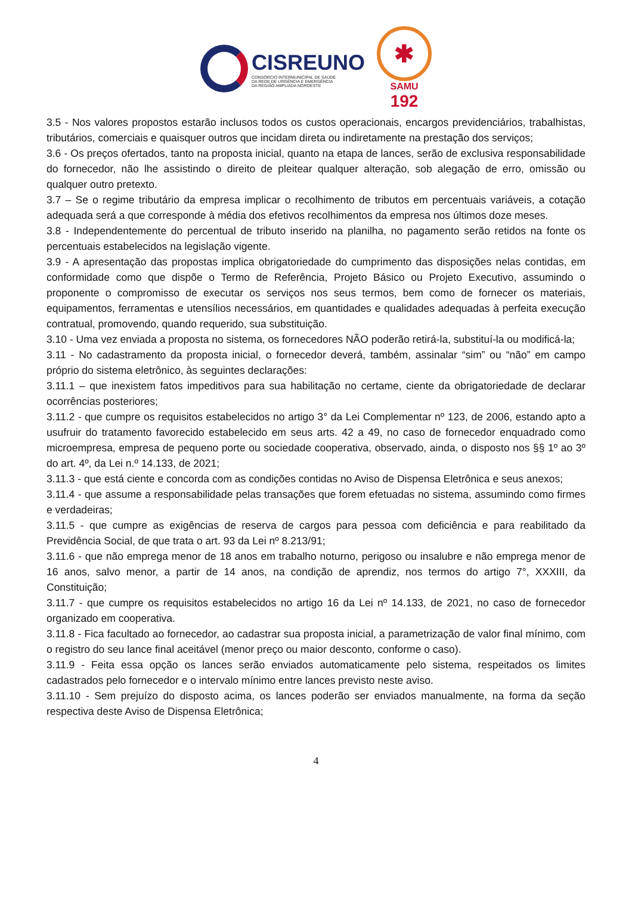CISREUNO
CONSÓRCIO INTERMUNICIPAL DE SAÚDE
DA REDE DE URGÊNCIA E EMERGÊNCIA
DA REGIÃO AMPLIADA NOROESTE
✱
SAMU
192
3.5 - Nos valores propostos estarão inclusos todos os custos operacionais, encargos previdenciários, trabalhistas, tributários, comerciais e quaisquer outros que incidam direta ou indiretamente na prestação dos serviços;
3.6 - Os preços ofertados, tanto na proposta inicial, quanto na etapa de lances, serão de exclusiva responsabilidade do fornecedor, não lhe assistindo o direito de pleitear qualquer alteração, sob alegação de erro, omissão ou qualquer outro pretexto.
3.7 – Se o regime tributário da empresa implicar o recolhimento de tributos em percentuais variáveis, a cotação adequada será a que corresponde à média dos efetivos recolhimentos da empresa nos últimos doze meses.
3.8 - Independentemente do percentual de tributo inserido na planilha, no pagamento serão retidos na fonte os percentuais estabelecidos na legislação vigente.
3.9 - A apresentação das propostas implica obrigatoriedade do cumprimento das disposições nelas contidas, em conformidade como que dispõe o Termo de Referência, Projeto Básico ou Projeto Executivo, assumindo o proponente o compromisso de executar os serviços nos seus termos, bem como de fornecer os materiais, equipamentos, ferramentas e utensílios necessários, em quantidades e qualidades adequadas à perfeita execução contratual, promovendo, quando requerido, sua substituição.
3.10 - Uma vez enviada a proposta no sistema, os fornecedores NÃO poderão retirá-la, substituí-la ou modificá-la;
3.11 - No cadastramento da proposta inicial, o fornecedor deverá, também, assinalar “sim” ou “não” em campo próprio do sistema eletrônico, às seguintes declarações:
3.11.1 – que inexistem fatos impeditivos para sua habilitação no certame, ciente da obrigatoriedade de declarar ocorrências posteriores;
3.11.2 - que cumpre os requisitos estabelecidos no artigo 3° da Lei Complementar nº 123, de 2006, estando apto a usufruir do tratamento favorecido estabelecido em seus arts. 42 a 49, no caso de fornecedor enquadrado como microempresa, empresa de pequeno porte ou sociedade cooperativa, observado, ainda, o disposto nos §§ 1º ao 3º do art. 4º, da Lei n.º 14.133, de 2021;
3.11.3 - que está ciente e concorda com as condições contidas no Aviso de Dispensa Eletrônica e seus anexos;
3.11.4 - que assume a responsabilidade pelas transações que forem efetuadas no sistema, assumindo como firmes e verdadeiras;
3.11.5 - que cumpre as exigências de reserva de cargos para pessoa com deficiência e para reabilitado da Previdência Social, de que trata o art. 93 da Lei nº 8.213/91;
3.11.6 - que não emprega menor de 18 anos em trabalho noturno, perigoso ou insalubre e não emprega menor de 16 anos, salvo menor, a partir de 14 anos, na condição de aprendiz, nos termos do artigo 7°, XXXIII, da Constituição;
3.11.7 - que cumpre os requisitos estabelecidos no artigo 16 da Lei nº 14.133, de 2021, no caso de fornecedor organizado em cooperativa.
3.11.8 - Fica facultado ao fornecedor, ao cadastrar sua proposta inicial, a parametrização de valor final mínimo, com o registro do seu lance final aceitável (menor preço ou maior desconto, conforme o caso).
3.11.9 - Feita essa opção os lances serão enviados automaticamente pelo sistema, respeitados os limites cadastrados pelo fornecedor e o intervalo mínimo entre lances previsto neste aviso.
3.11.10 - Sem prejuízo do disposto acima, os lances poderão ser enviados manualmente, na forma da seção respectiva deste Aviso de Dispensa Eletrônica;
4